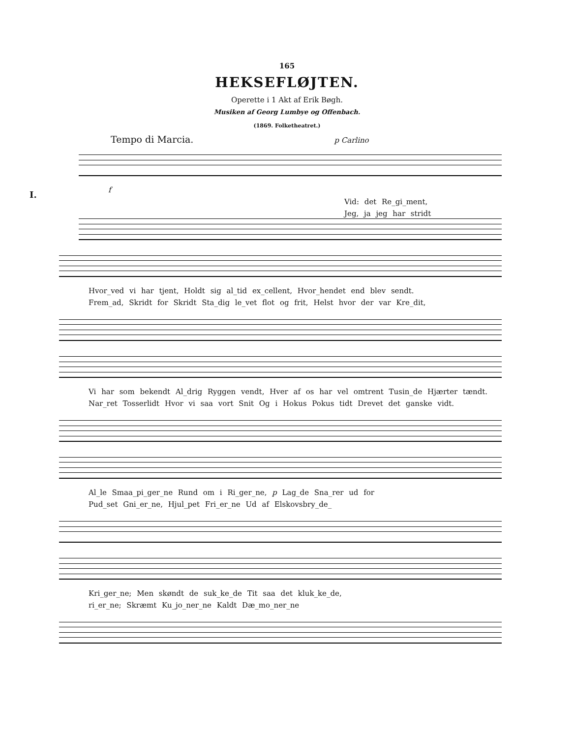165
HEKSEFLØJTEN.
Operette i 1 Akt af Erik Bøgh.
Musiken af Georg Lumbye og Offenbach.
(1869. Folketheatret.)
Tempo di Marcia. p Carlino
I.
f
Vid: det Re_gi_ment,
Jeg, ja jeg har stridt
Hvor_ved vi har tjent, Holdt sig al_tid ex_cellent, Hvor_hendet end blev sendt.
Frem_ad, Skridt for Skridt Sta_dig le_vet flot og frit, Helst hvor der var Kre_dit,
Vi har som bekendt Al_drig Ryggen vendt, Hver af os har vel omtrent Tusin_de Hjærter tændt.
Nar_ret Tosserlidt Hvor vi saa vort Snit Og i Hokus Pokus tidt Drevet det ganske vidt.
Al_le Smaa_pi_ger_ne Rund om i Ri_ger_ne, p Lag_de Sna_rer ud for
Pud_set Gni_er_ne, Hjul_pet Fri_er_ne Ud af Elskovsbry_de_
Kri_ger_ne; Men skøndt de suk_ke_de Tit saa det kluk_ke_de,
ri_er_ne; Skræmt Ku_jo_ner_ne Kaldt Dæ_mo_ner_ne